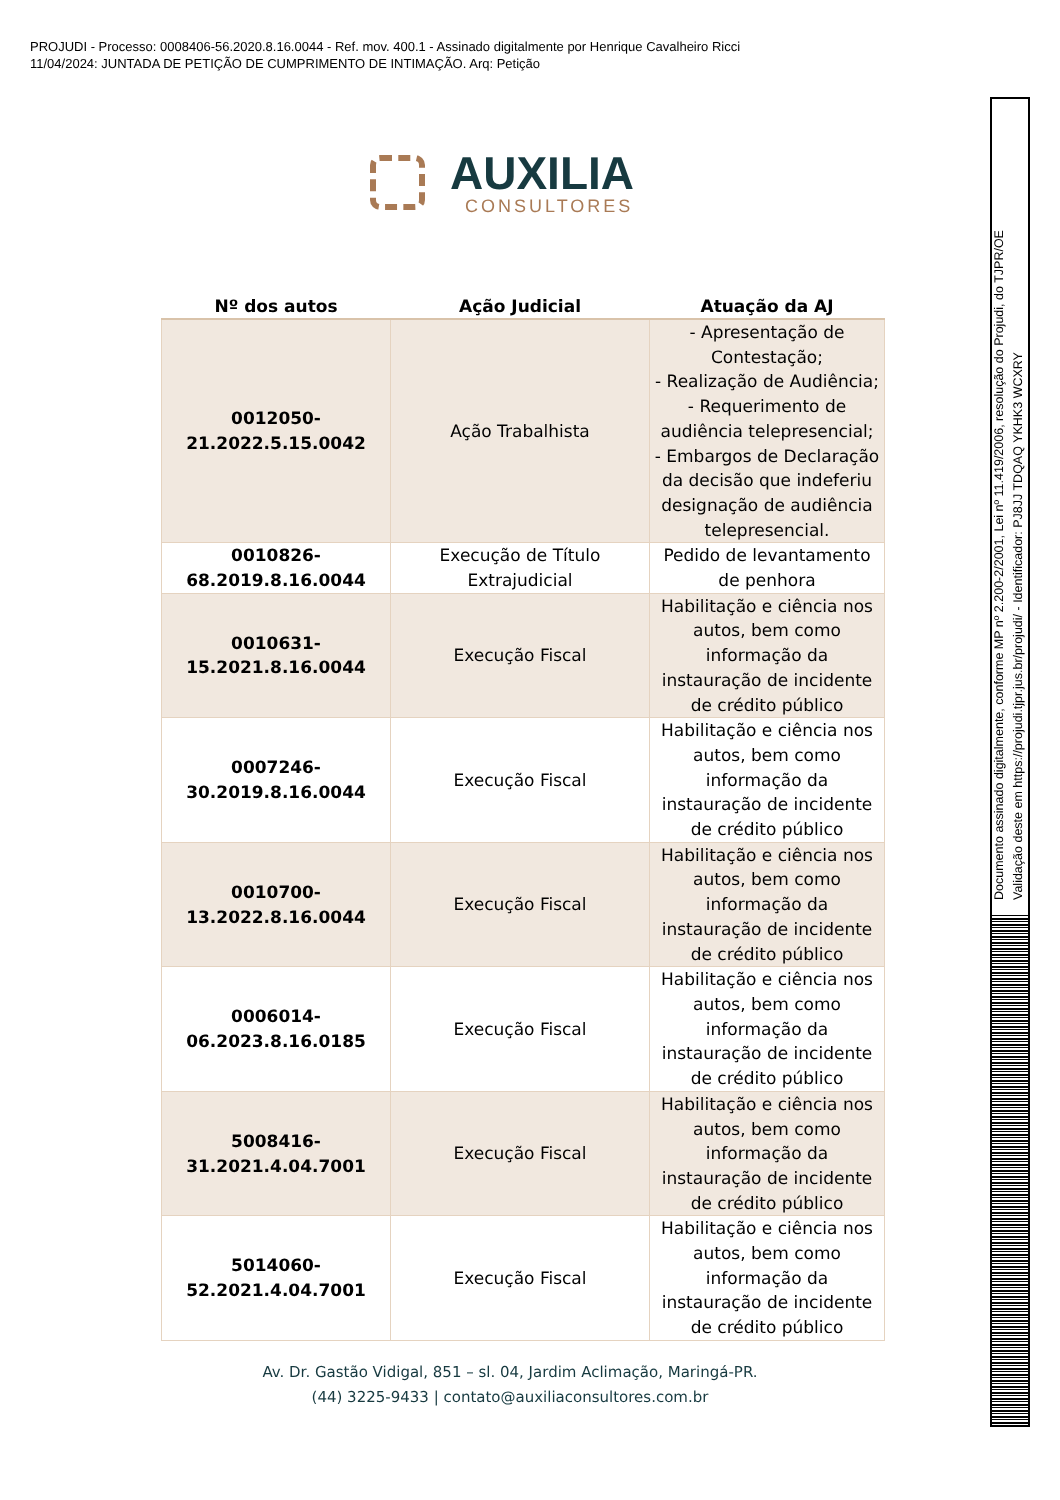PROJUDI - Processo: 0008406-56.2020.8.16.0044 - Ref. mov. 400.1 - Assinado digitalmente por Henrique Cavalheiro Ricci
11/04/2024: JUNTADA DE PETIÇÃO DE CUMPRIMENTO DE INTIMAÇÃO. Arq: Petição
AUXILIA
CONSULTORES
| Nº dos autos | Ação Judicial | Atuação da AJ |
| --- | --- | --- |
| 0012050- 21.2022.5.15.0042 | Ação Trabalhista | - Apresentação de Contestação; - Realização de Audiência; - Requerimento de audiência telepresencial; - Embargos de Declaração da decisão que indeferiu designação de audiência telepresencial. |
| 0010826- 68.2019.8.16.0044 | Execução de Título Extrajudicial | Pedido de levantamento de penhora |
| 0010631- 15.2021.8.16.0044 | Execução Fiscal | Habilitação e ciência nos autos, bem como informação da instauração de incidente de crédito público |
| 0007246- 30.2019.8.16.0044 | Execução Fiscal | Habilitação e ciência nos autos, bem como informação da instauração de incidente de crédito público |
| 0010700- 13.2022.8.16.0044 | Execução Fiscal | Habilitação e ciência nos autos, bem como informação da instauração de incidente de crédito público |
| 0006014- 06.2023.8.16.0185 | Execução Fiscal | Habilitação e ciência nos autos, bem como informação da instauração de incidente de crédito público |
| 5008416- 31.2021.4.04.7001 | Execução Fiscal | Habilitação e ciência nos autos, bem como informação da instauração de incidente de crédito público |
| 5014060- 52.2021.4.04.7001 | Execução Fiscal | Habilitação e ciência nos autos, bem como informação da instauração de incidente de crédito público |
Av. Dr. Gastão Vidigal, 851 – sl. 04, Jardim Aclimação, Maringá-PR.
(44) 3225-9433 | contato@auxiliaconsultores.com.br
Documento assinado digitalmente, conforme MP nº 2.200-2/2001, Lei nº 11.419/2006, resolução do Projudi, do TJPR/OE
Validação deste em https://projudi.tjpr.jus.br/projudi/ - Identificador: PJ8JJ TDQAQ YKHK3 WCXRY